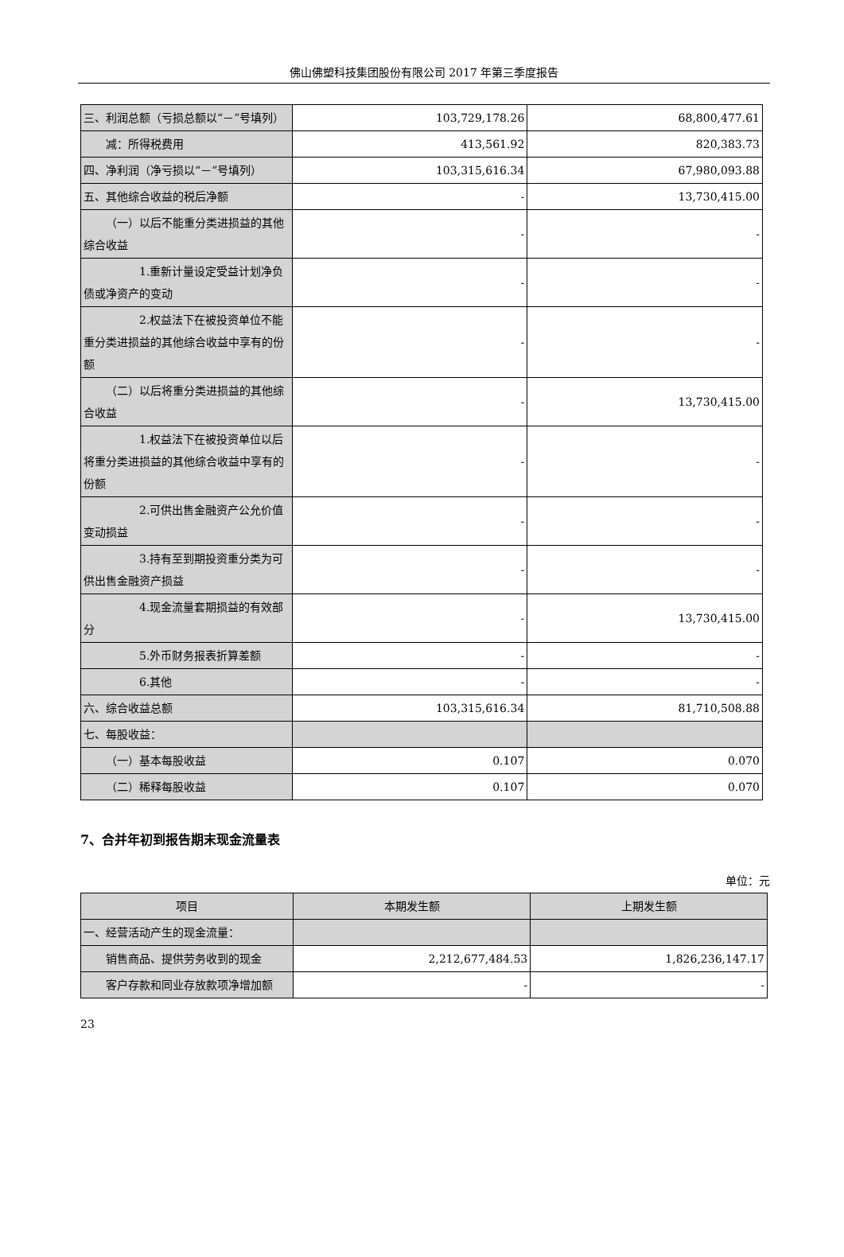佛山佛塑科技集团股份有限公司 2017 年第三季度报告
| 三、利润总额（亏损总额以“－”号填列） | 103,729,178.26 | 68,800,477.61 |
| 减：所得税费用 | 413,561.92 | 820,383.73 |
| 四、净利润（净亏损以“－”号填列） | 103,315,616.34 | 67,980,093.88 |
| 五、其他综合收益的税后净额 | - | 13,730,415.00 |
| （一）以后不能重分类进损益的其他综合收益 | - | - |
| 1.重新计量设定受益计划净负债或净资产的变动 | - | - |
| 2.权益法下在被投资单位不能重分类进损益的其他综合收益中享有的份额 | - | - |
| （二）以后将重分类进损益的其他综合收益 | - | 13,730,415.00 |
| 1.权益法下在被投资单位以后将重分类进损益的其他综合收益中享有的份额 | - | - |
| 2.可供出售金融资产公允价值变动损益 | - | - |
| 3.持有至到期投资重分类为可供出售金融资产损益 | - | - |
| 4.现金流量套期损益的有效部分 | - | 13,730,415.00 |
| 5.外币财务报表折算差额 | - | - |
| 6.其他 | - | - |
| 六、综合收益总额 | 103,315,616.34 | 81,710,508.88 |
| 七、每股收益： | | |
| （一）基本每股收益 | 0.107 | 0.070 |
| （二）稀释每股收益 | 0.107 | 0.070 |
7、合并年初到报告期末现金流量表
单位：元
| 项目 | 本期发生额 | 上期发生额 |
| --- | --- | --- |
| 一、经营活动产生的现金流量： | | |
| 销售商品、提供劳务收到的现金 | 2,212,677,484.53 | 1,826,236,147.17 |
| 客户存款和同业存放款项净增加额 | - | - |
23